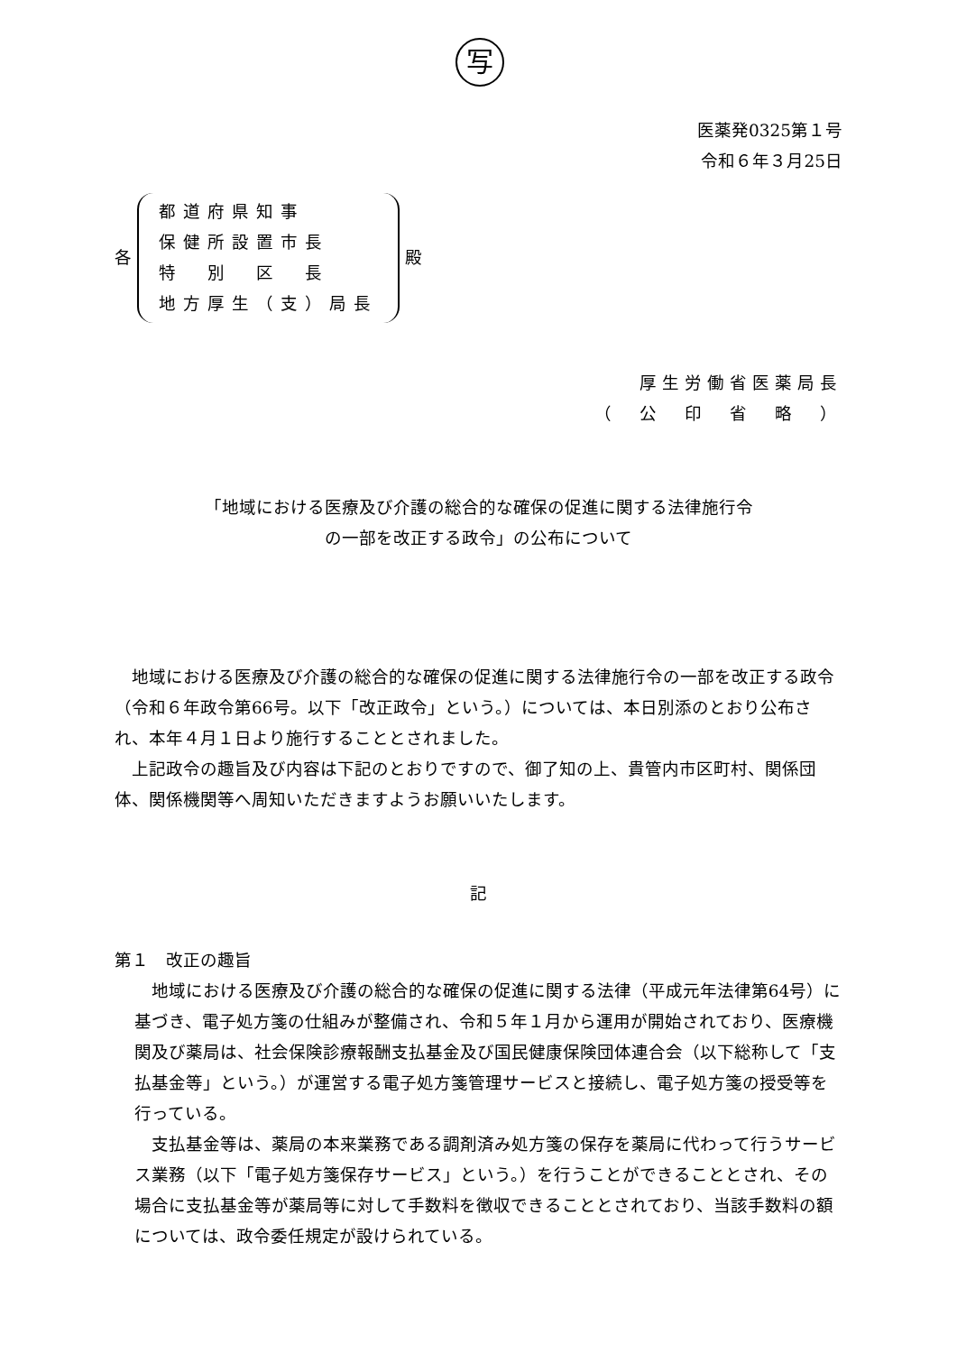写
医薬発0325第１号
令和６年３月25日
各
都道府県知事
保健所設置市長
特　別　区　長
地方厚生（支）局長
殿
厚生労働省医薬局長
（　公　印　省　略　）
「地域における医療及び介護の総合的な確保の促進に関する法律施行令
の一部を改正する政令」の公布について
地域における医療及び介護の総合的な確保の促進に関する法律施行令の一部を改正する政令（令和６年政令第66号。以下「改正政令」という。）については、本日別添のとおり公布され、本年４月１日より施行することとされました。
上記政令の趣旨及び内容は下記のとおりですので、御了知の上、貴管内市区町村、関係団体、関係機関等へ周知いただきますようお願いいたします。
記
第１　改正の趣旨
地域における医療及び介護の総合的な確保の促進に関する法律（平成元年法律第64号）に基づき、電子処方箋の仕組みが整備され、令和５年１月から運用が開始されており、医療機関及び薬局は、社会保険診療報酬支払基金及び国民健康保険団体連合会（以下総称して「支払基金等」という。）が運営する電子処方箋管理サービスと接続し、電子処方箋の授受等を行っている。
支払基金等は、薬局の本来業務である調剤済み処方箋の保存を薬局に代わって行うサービス業務（以下「電子処方箋保存サービス」という。）を行うことができることとされ、その場合に支払基金等が薬局等に対して手数料を徴収できることとされており、当該手数料の額については、政令委任規定が設けられている。